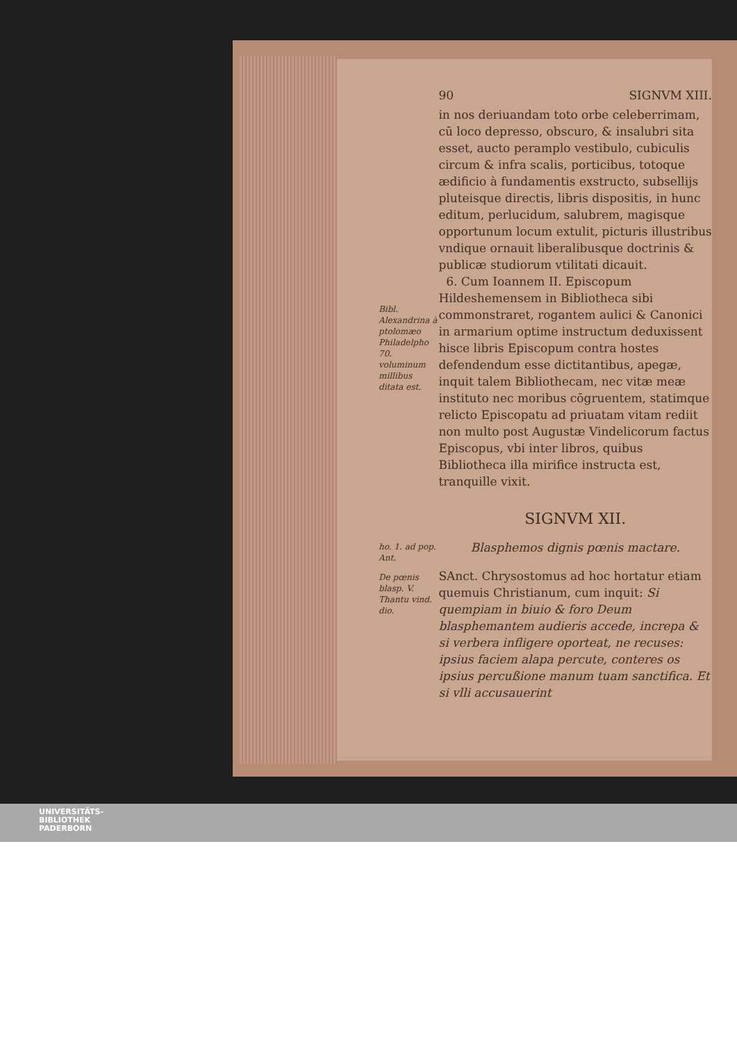Bibl. Alexandrina à ptolomæo Philadelpho 70. voluminum millibus ditata est.
ho. 1. ad pop. Ant.
De pœnis blasp. V. Thantu vind. dio.
90 SIGNVM XIII.
in nos deriuandam toto orbe celeberrimam, cū loco depresso, obscuro, & insalubri sita esset, aucto peramplo vestibulo, cubiculis circum & infra scalis, porticibus, totoque ædificio à fundamentis exstructo, subsellijs pluteisque directis, libris dispositis, in hunc editum, perlucidum, salubrem, magisque opportunum locum extulit, picturis illustribus vndique ornauit liberalibusque doctrinis & publicæ studiorum vtilitati dicauit.
6. Cum Ioannem II. Episcopum Hildeshemensem in Bibliotheca sibi commonstraret, rogantem aulici & Canonici in armarium optime instructum deduxissent hisce libris Episcopum contra hostes defendendum esse dictitantibus, apegæ, inquit talem Bibliothecam, nec vitæ meæ instituto nec moribus cōgruentem, statimque relicto Episcopatu ad priuatam vitam rediit non multo post Augustæ Vindelicorum factus Episcopus, vbi inter libros, quibus Bibliotheca illa mirifice instructa est, tranquille vixit.
SIGNVM XII.
Blasphemos dignis pœnis mactare.
SAnct. Chrysostomus ad hoc hortatur etiam quemuis Christianum, cum inquit: Si quempiam in biuio & foro Deum blasphemantem audieris accede, increpa & si verbera infligere oporteat, ne recuses: ipsius faciem alapa percute, conteres os ipsius percußione manum tuam sanctifica. Et si vlli accusauerint
UNIVERSITÄTS-
BIBLIOTHEK
PADERBORN